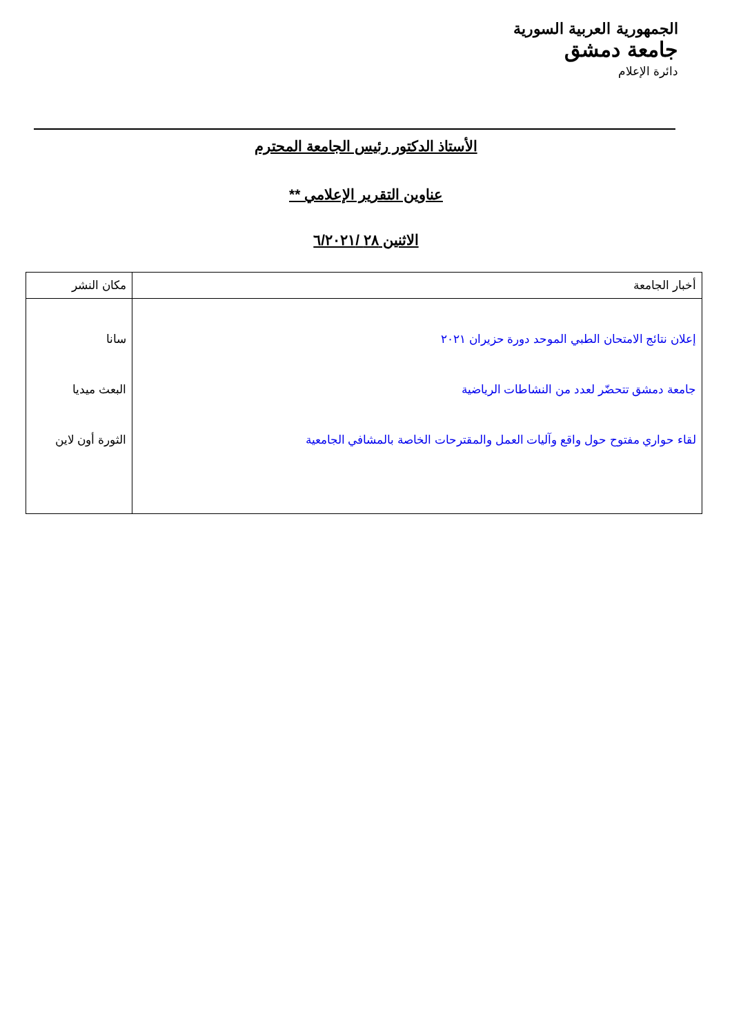الجمهورية العربية السورية
جامعة دمشق
دائرة الإعلام
الأستاذ الدكتور رئيس الجامعة المحترم
عناوين التقرير الإعلامي **
الاثنين ٢٨ /٦/٢٠٢١
| أخبار الجامعة | مكان النشر |
| --- | --- |
| إعلان نتائج الامتحان الطبي الموحد دورة حزيران ٢٠٢١ جامعة دمشق تتحضّر لعدد من النشاطات الرياضية لقاء حواري مفتوح حول واقع وآليات العمل والمقترحات الخاصة بالمشافي الجامعية | سانا البعث ميديا الثورة أون لاين |